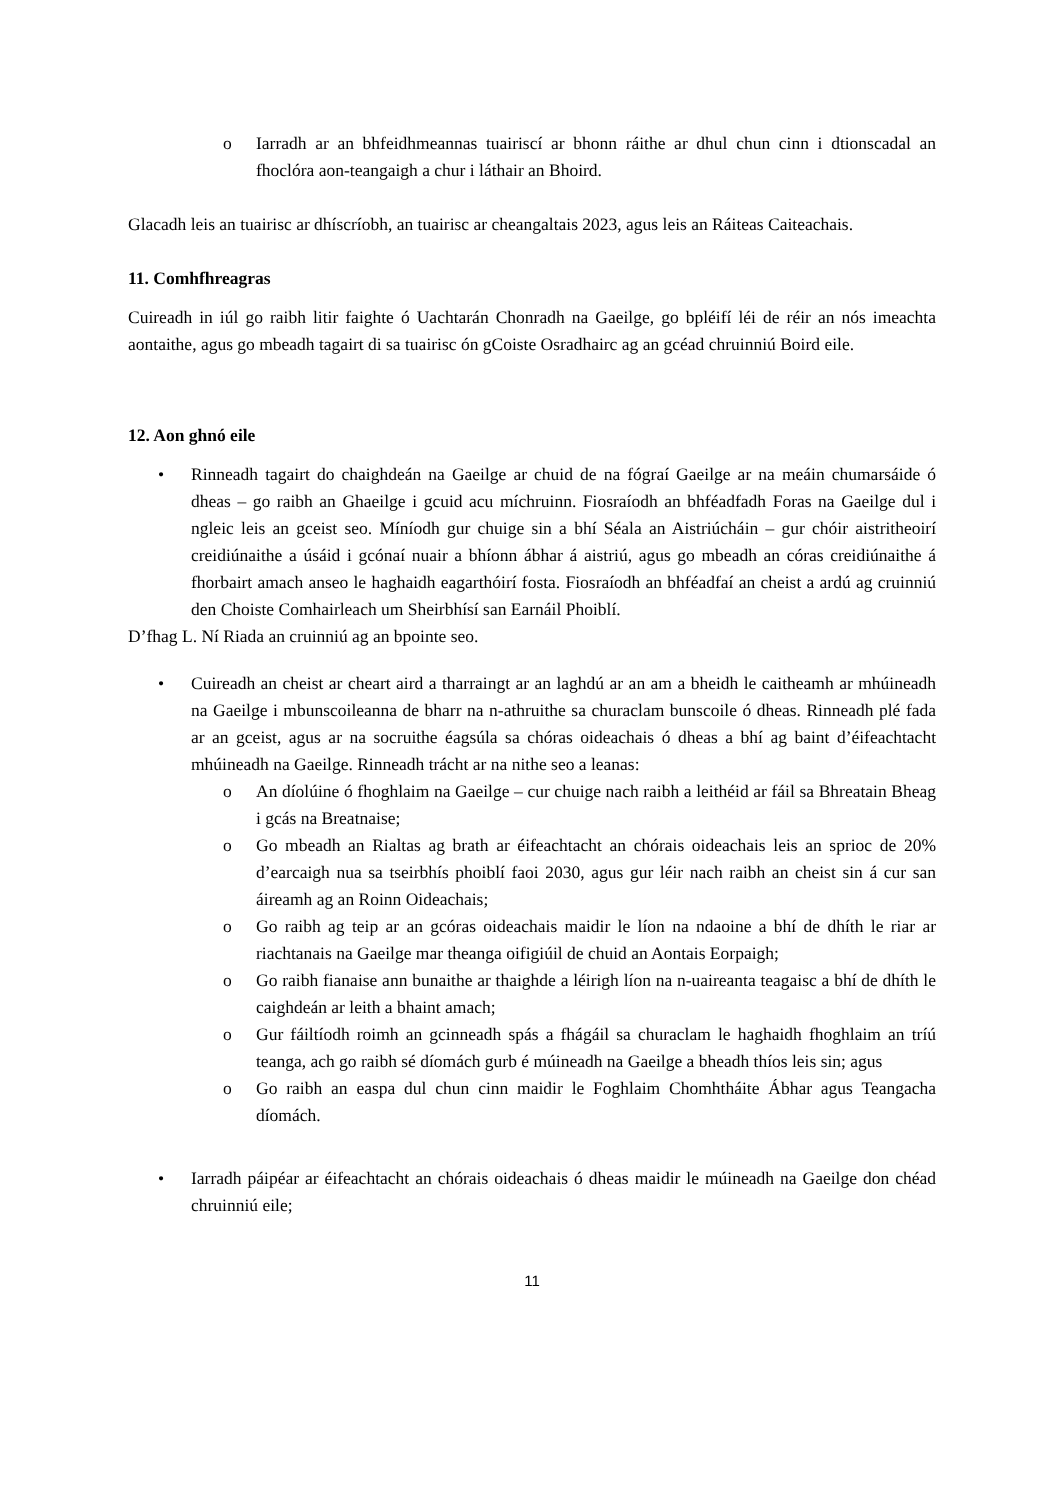o Iarradh ar an bhfeidhmeannas tuairiscí ar bhonn ráithe ar dhul chun cinn i dtionscadal an fhoclóra aon-teangaigh a chur i láthair an Bhoird.
Glacadh leis an tuairisc ar dhíscríobh, an tuairisc ar cheangaltais 2023, agus leis an Ráiteas Caiteachais.
11. Comhfhreagras
Cuireadh in iúl go raibh litir faighte ó Uachtarán Chonradh na Gaeilge, go bpléifí léi de réir an nós imeachta aontaithe, agus go mbeadh tagairt di sa tuairisc ón gCoiste Osradhairc ag an gcéad chruinniú Boird eile.
12. Aon ghnó eile
• Rinneadh tagairt do chaighdeán na Gaeilge ar chuid de na fógraí Gaeilge ar na meáin chumarsáide ó dheas – go raibh an Ghaeilge i gcuid acu míchruinn. Fiosraíodh an bhféadfadh Foras na Gaeilge dul i ngleic leis an gceist seo. Míníodh gur chuige sin a bhí Séala an Aistriúcháin – gur chóir aistritheoirí creidiúnaithe a úsáid i gcónaí nuair a bhíonn ábhar á aistriú, agus go mbeadh an córas creidiúnaithe á fhorbairt amach anseo le haghaidh eagarthóirí fosta. Fiosraíodh an bhféadfaí an cheist a ardú ag cruinniú den Choiste Comhairleach um Sheirbhísí san Earnáil Phoiblí.
D’fhag L. Ní Riada an cruinniú ag an bpointe seo.
• Cuireadh an cheist ar cheart aird a tharraingt ar an laghdú ar an am a bheidh le caitheamh ar mhúineadh na Gaeilge i mbunscoileanna de bharr na n-athruithe sa churaclam bunscoile ó dheas. Rinneadh plé fada ar an gceist, agus ar na socruithe éagsúla sa chóras oideachais ó dheas a bhí ag baint d’éifeachtacht mhúineadh na Gaeilge. Rinneadh trácht ar na nithe seo a leanas:
o An díolúine ó fhoghlaim na Gaeilge – cur chuige nach raibh a leithéid ar fáil sa Bhreatain Bheag i gcás na Breatnaise;
o Go mbeadh an Rialtas ag brath ar éifeachtacht an chórais oideachais leis an sprioc de 20% d’earcaigh nua sa tseirbhís phoiblí faoi 2030, agus gur léir nach raibh an cheist sin á cur san áireamh ag an Roinn Oideachais;
o Go raibh ag teip ar an gcóras oideachais maidir le líon na ndaoine a bhí de dhíth le riar ar riachtanais na Gaeilge mar theanga oifigiúil de chuid an Aontais Eorpaigh;
o Go raibh fianaise ann bunaithe ar thaighde a léirigh líon na n-uaireanta teagaisc a bhí de dhíth le caighdeán ar leith a bhaint amach;
o Gur fáiltíodh roimh an gcinneadh spás a fhágáil sa churaclam le haghaidh fhoghlaim an tríú teanga, ach go raibh sé díomách gurb é múineadh na Gaeilge a bheadh thíos leis sin; agus
o Go raibh an easpa dul chun cinn maidir le Foghlaim Chomhtháite Ábhar agus Teangacha díomách.
• Iarradh páipéar ar éifeachtacht an chórais oideachais ó dheas maidir le múineadh na Gaeilge don chéad chruinniú eile;
11